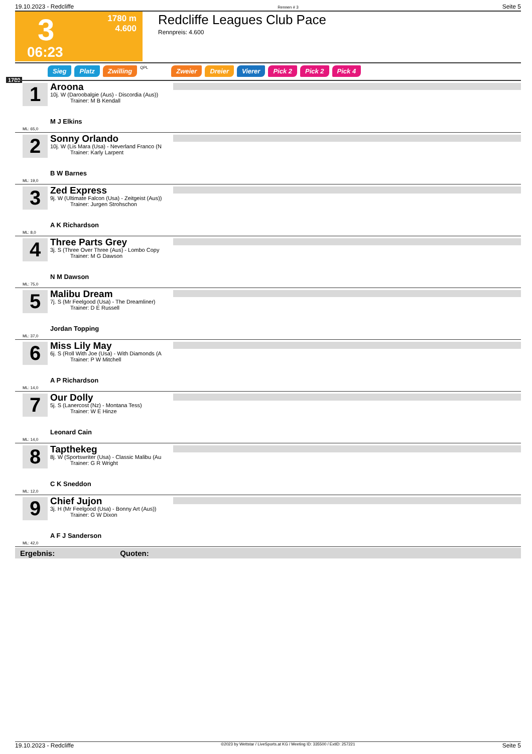19.10.2023 - Redcliffe Rennen # 3 Seite 5
3
06:23
1780 m
4.600
Redcliffe Leagues Club Pace
Rennpreis: 4.600
Sieg Platz Zwilling QPL Zweier Dreier Vierer Pick 2 Pick 2 Pick 4
1780
1
Aroona
10j. W (Daroobalgie (Aus) - Discordia (Aus))
Trainer: M B Kendall
M J Elkins
ML: 65,0
2
Sonny Orlando
10j. W (Lis Mara (Usa) - Neverland Franco (N
Trainer: Karly Larpent
B W Barnes
ML: 19,0
3
Zed Express
9j. W (Ultimate Falcon (Usa) - Zeitgeist (Aus))
Trainer: Jurgen Strohschon
A K Richardson
ML: 8,0
4
Three Parts Grey
3j. S (Three Over Three (Aus) - Lombo Copy
Trainer: M G Dawson
N M Dawson
ML: 75,0
5
Malibu Dream
7j. S (Mr Feelgood (Usa) - The Dreamliner)
Trainer: D E Russell
Jordan Topping
ML: 37,0
6
Miss Lily May
6j. S (Roll With Joe (Usa) - With Diamonds (A
Trainer: P W Mitchell
A P Richardson
ML: 14,0
7
Our Dolly
5j. S (Lanercost (Nz) - Montana Tess)
Trainer: W E Hinze
Leonard Cain
ML: 14,0
8
Tapthekeg
8j. W (Sportswriter (Usa) - Classic Malibu (Au
Trainer: G R Wright
C K Sneddon
ML: 12,0
9
Chief Jujon
3j. H (Mr Feelgood (Usa) - Bonny Art (Aus))
Trainer: G W Dixon
A F J Sanderson
ML: 42,0
Ergebnis: Quoten:
19.10.2023 - Redcliffe ©2023 by Wettstar / LiveSports.at KG / Meeting ID: 335500 / ExtID: 257221 Seite 5